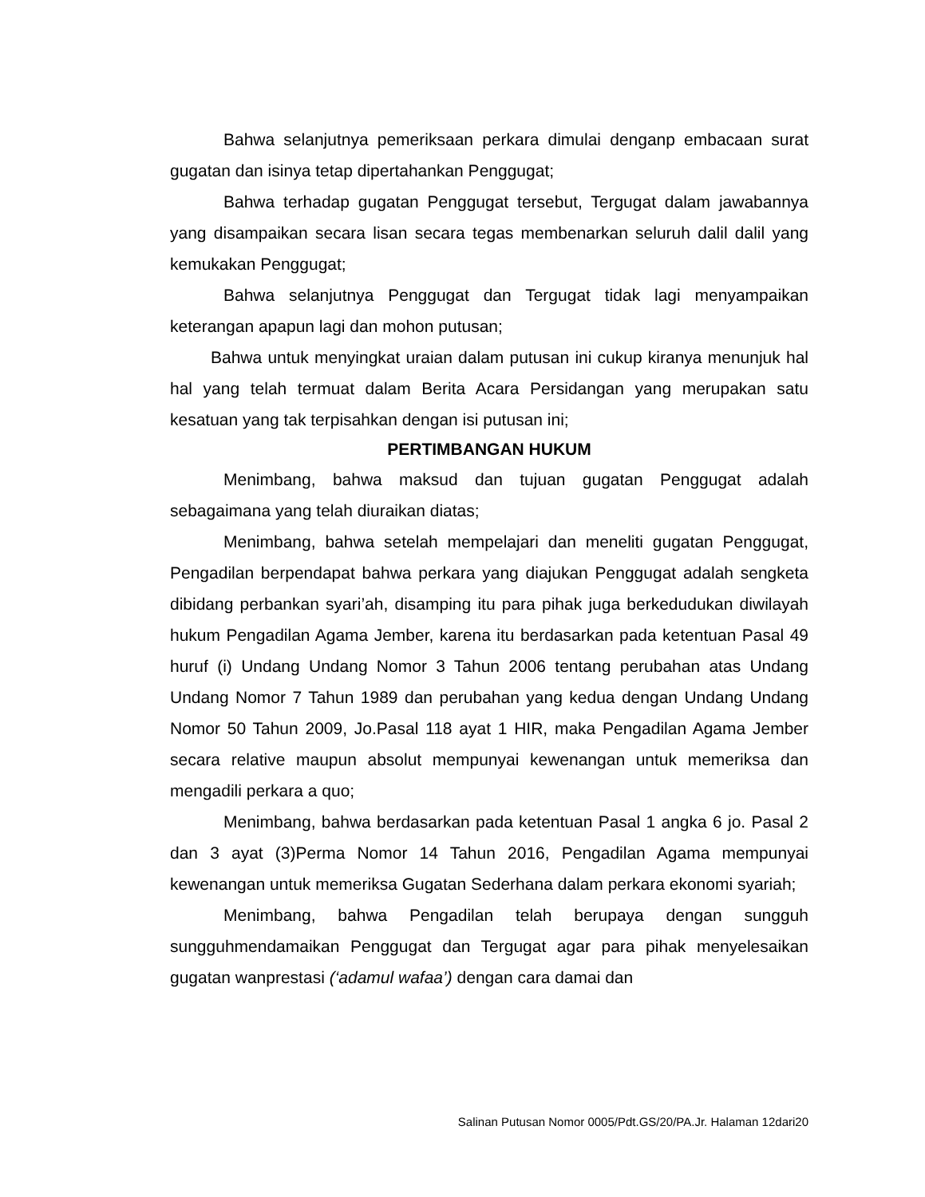Bahwa selanjutnya pemeriksaan perkara dimulai denganp embacaan surat gugatan dan isinya tetap dipertahankan Penggugat;
Bahwa terhadap gugatan Penggugat tersebut, Tergugat dalam jawabannya yang disampaikan secara lisan secara tegas membenarkan seluruh dalil dalil yang kemukakan Penggugat;
Bahwa selanjutnya Penggugat dan Tergugat tidak lagi menyampaikan keterangan apapun lagi dan mohon putusan;
Bahwa untuk menyingkat uraian dalam putusan ini cukup kiranya menunjuk hal hal yang telah termuat dalam Berita Acara Persidangan yang merupakan satu kesatuan yang tak terpisahkan dengan isi putusan ini;
PERTIMBANGAN HUKUM
Menimbang, bahwa maksud dan tujuan gugatan Penggugat adalah sebagaimana yang telah diuraikan diatas;
Menimbang, bahwa setelah mempelajari dan meneliti gugatan Penggugat, Pengadilan berpendapat bahwa perkara yang diajukan Penggugat adalah sengketa dibidang perbankan syari’ah, disamping itu para pihak juga berkedudukan diwilayah hukum Pengadilan Agama Jember, karena itu berdasarkan pada ketentuan Pasal 49 huruf (i) Undang Undang Nomor 3 Tahun 2006 tentang perubahan atas Undang Undang Nomor 7 Tahun 1989 dan perubahan yang kedua dengan Undang Undang Nomor 50 Tahun 2009, Jo.Pasal 118 ayat 1 HIR, maka Pengadilan Agama Jember secara relative maupun absolut mempunyai kewenangan untuk memeriksa dan mengadili perkara a quo;
Menimbang, bahwa berdasarkan pada ketentuan Pasal 1 angka 6 jo. Pasal 2 dan 3 ayat (3)Perma Nomor 14 Tahun 2016, Pengadilan Agama mempunyai kewenangan untuk memeriksa Gugatan Sederhana dalam perkara ekonomi syariah;
Menimbang, bahwa Pengadilan telah berupaya dengan sungguh sungguhmendamaikan Penggugat dan Tergugat agar para pihak menyelesaikan gugatan wanprestasi (‘adamul wafaa’) dengan cara damai dan
Salinan Putusan Nomor 0005/Pdt.GS/20/PA.Jr. Halaman 12dari20